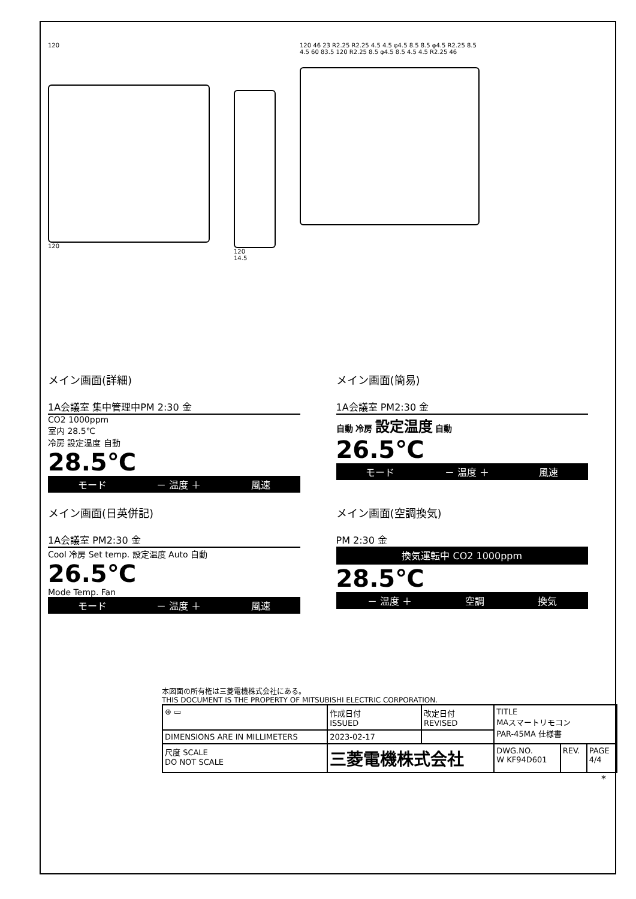120
120
120
14.5
120 46 23 R2.25 R2.25 4.5 4.5 φ4.5 8.5 8.5 φ4.5 R2.25 8.5 4.5 60 83.5 120 R2.25 8.5 φ4.5 8.5 4.5 4.5 R2.25 46
メイン画面(詳細)
1A会議室 集中管理中PM 2:30 金
CO2 1000ppm
室内 28.5℃
冷房 設定温度 自動
28.5℃
モード － 温度 ＋ 風速
メイン画面(簡易)
1A会議室 PM2:30 金
自動 冷房 設定温度 自動
26.5℃
モード － 温度 ＋ 風速
メイン画面(日英併記)
1A会議室 PM2:30 金
Cool 冷房 Set temp. 設定温度 Auto 自動
26.5℃
Mode Temp. Fan
モード － 温度 ＋ 風速
メイン画面(空調換気)
PM 2:30 金
換気運転中 CO2 1000ppm
28.5℃
－ 温度 ＋ 空調 換気
本図面の所有権は三菱電機株式会社にある。
THIS DOCUMENT IS THE PROPERTY OF MITSUBISHI ELECTRIC CORPORATION.
| ⊕ ▭ | 作成日付 ISSUED | 改定日付 REVISED | TITLE MAスマートリモコン PAR-45MA 仕様書 | | |
| DIMENSIONS ARE IN MILLIMETERS | 2023-02-17 | | | | |
| 尺度 SCALE DO NOT SCALE | 三菱電機株式会社 | | DWG.NO. W KF94D601 | REV. | PAGE 4/4 |
*